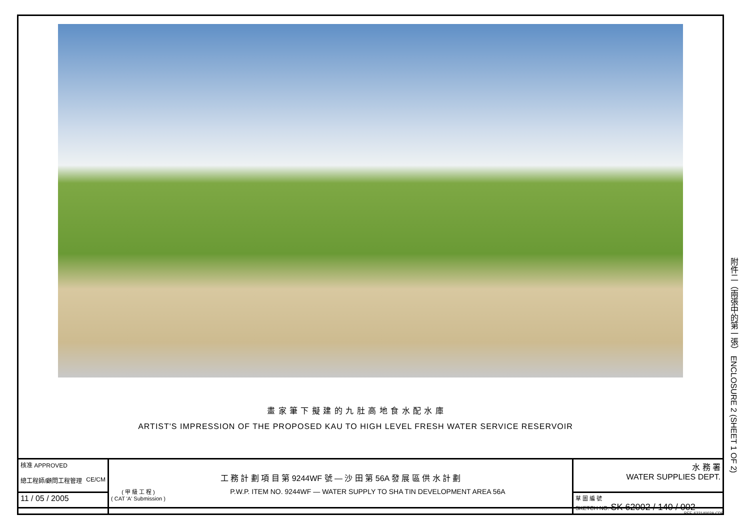畫 家 筆 下 擬 建 的 九 肚 高 地 食 水 配 水 庫
ARTIST'S IMPRESSION OF THE PROPOSED KAU TO HIGH LEVEL FRESH WATER SERVICE RESERVOIR
附件二（兩張中的第一張） ENCLOSURE 2 (SHEET 1 OF 2)
| 核准 APPROVED 總工程師/顧問工程管理 CE/CM | 工 務 計 劃 項 目 第 9244WF 號 — 沙 田 第 56A 發 展 區 供 水 計 劃 ( 甲 級 工 程 ) ( CAT 'A' Submission ) P.W.P. ITEM NO. 9244WF — WATER SUPPLY TO SHA TIN DEVELOPMENT AREA 56A | 水 務 署 WATER SUPPLIES DEPT. |
| 11 / 05 / 2005 | | 草 圖 編 號 SKETCH NO. SK 62002 / 140 / 002 |
REF. 62214002A.CDR